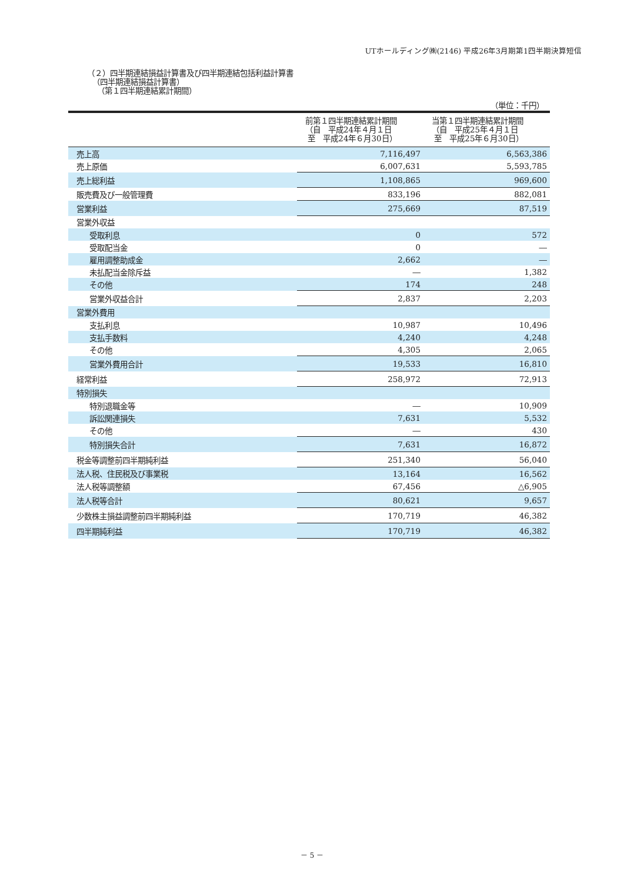UTホールディング㈱(2146) 平成26年3月期第1四半期決算短信
（２）四半期連結損益計算書及び四半期連結包括利益計算書
（四半期連結損益計算書）
（第１四半期連結累計期間）
（単位：千円）
| | 前第１四半期連結累計期間 （自 平成24年４月１日 至 平成24年６月30日） | 当第１四半期連結累計期間 （自 平成25年４月１日 至 平成25年６月30日） |
| --- | --- | --- |
| 売上高 | 7,116,497 | 6,563,386 |
| 売上原価 | 6,007,631 | 5,593,785 |
| 売上総利益 | 1,108,865 | 969,600 |
| 販売費及び一般管理費 | 833,196 | 882,081 |
| 営業利益 | 275,669 | 87,519 |
| 営業外収益 | | |
| 受取利息 | 0 | 572 |
| 受取配当金 | 0 | ― |
| 雇用調整助成金 | 2,662 | ― |
| 未払配当金除斥益 | ― | 1,382 |
| その他 | 174 | 248 |
| 営業外収益合計 | 2,837 | 2,203 |
| 営業外費用 | | |
| 支払利息 | 10,987 | 10,496 |
| 支払手数料 | 4,240 | 4,248 |
| その他 | 4,305 | 2,065 |
| 営業外費用合計 | 19,533 | 16,810 |
| 経常利益 | 258,972 | 72,913 |
| 特別損失 | | |
| 特別退職金等 | ― | 10,909 |
| 訴訟関連損失 | 7,631 | 5,532 |
| その他 | ― | 430 |
| 特別損失合計 | 7,631 | 16,872 |
| 税金等調整前四半期純利益 | 251,340 | 56,040 |
| 法人税、住民税及び事業税 | 13,164 | 16,562 |
| 法人税等調整額 | 67,456 | △6,905 |
| 法人税等合計 | 80,621 | 9,657 |
| 少数株主損益調整前四半期純利益 | 170,719 | 46,382 |
| 四半期純利益 | 170,719 | 46,382 |
－ 5 －